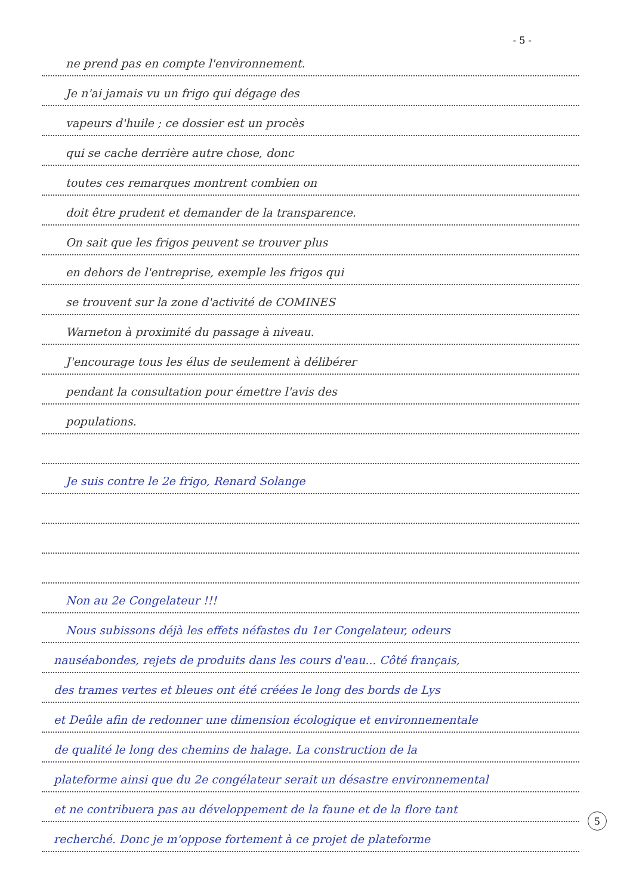- 5 -
ne prend pas en compte l'environnement.
Je n'ai jamais vu un frigo qui dégage des
vapeurs d'huile ; ce dossier est un procès
qui se cache derrière autre chose, donc
toutes ces remarques montrent combien on
doit être prudent et demander de la transparence.
On sait que les frigos peuvent se trouver plus
en dehors de l'entreprise, exemple les frigos qui
se trouvent sur la zone d'activité de COMINES
Warneton à proximité du passage à niveau.
J'encourage tous les élus de seulement à délibérer
pendant la consultation pour émettre l'avis des
populations.
Je suis contre le 2e frigo, Renard Solange
Non au 2e Congelateur !!!
Nous subissons déjà les effets néfastes du 1er Congelateur, odeurs
nauséabondes, rejets de produits dans les cours d'eau... Côté français,
des trames vertes et bleues ont été créées le long des bords de Lys
et Deûle afin de redonner une dimension écologique et environnementale
de qualité le long des chemins de halage. La construction de la
plateforme ainsi que du 2e congélateur serait un désastre environnemental
et ne contribuera pas au développement de la faune et de la flore tant
recherché. Donc je m'oppose fortement à ce projet de plateforme
5